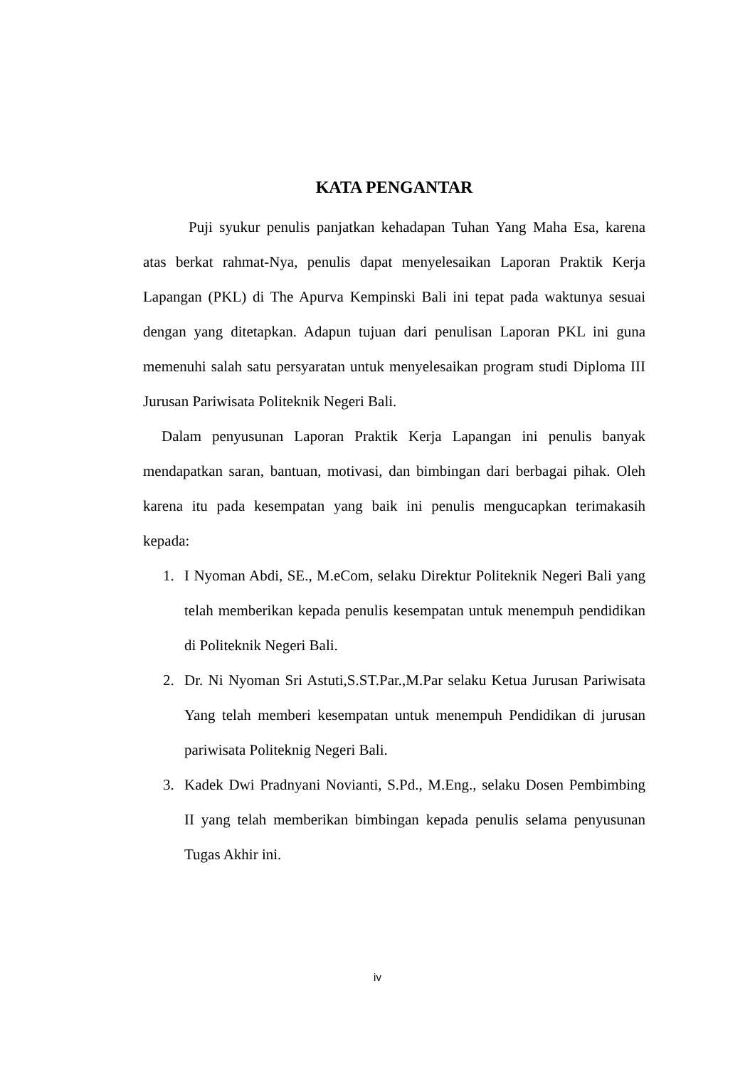KATA PENGANTAR
Puji syukur penulis panjatkan kehadapan Tuhan Yang Maha Esa, karena atas berkat rahmat-Nya, penulis dapat menyelesaikan Laporan Praktik Kerja Lapangan (PKL) di The Apurva Kempinski Bali ini tepat pada waktunya sesuai dengan yang ditetapkan. Adapun tujuan dari penulisan Laporan PKL ini guna memenuhi salah satu persyaratan untuk menyelesaikan program studi Diploma III Jurusan Pariwisata Politeknik Negeri Bali.
Dalam penyusunan Laporan Praktik Kerja Lapangan ini penulis banyak mendapatkan saran, bantuan, motivasi, dan bimbingan dari berbagai pihak. Oleh karena itu pada kesempatan yang baik ini penulis mengucapkan terimakasih kepada:
1. I Nyoman Abdi, SE., M.eCom, selaku Direktur Politeknik Negeri Bali yang telah memberikan kepada penulis kesempatan untuk menempuh pendidikan di Politeknik Negeri Bali.
2. Dr. Ni Nyoman Sri Astuti,S.ST.Par.,M.Par selaku Ketua Jurusan Pariwisata Yang telah memberi kesempatan untuk menempuh Pendidikan di jurusan pariwisata Politeknig Negeri Bali.
3. Kadek Dwi Pradnyani Novianti, S.Pd., M.Eng., selaku Dosen Pembimbing II yang telah memberikan bimbingan kepada penulis selama penyusunan Tugas Akhir ini.
iv